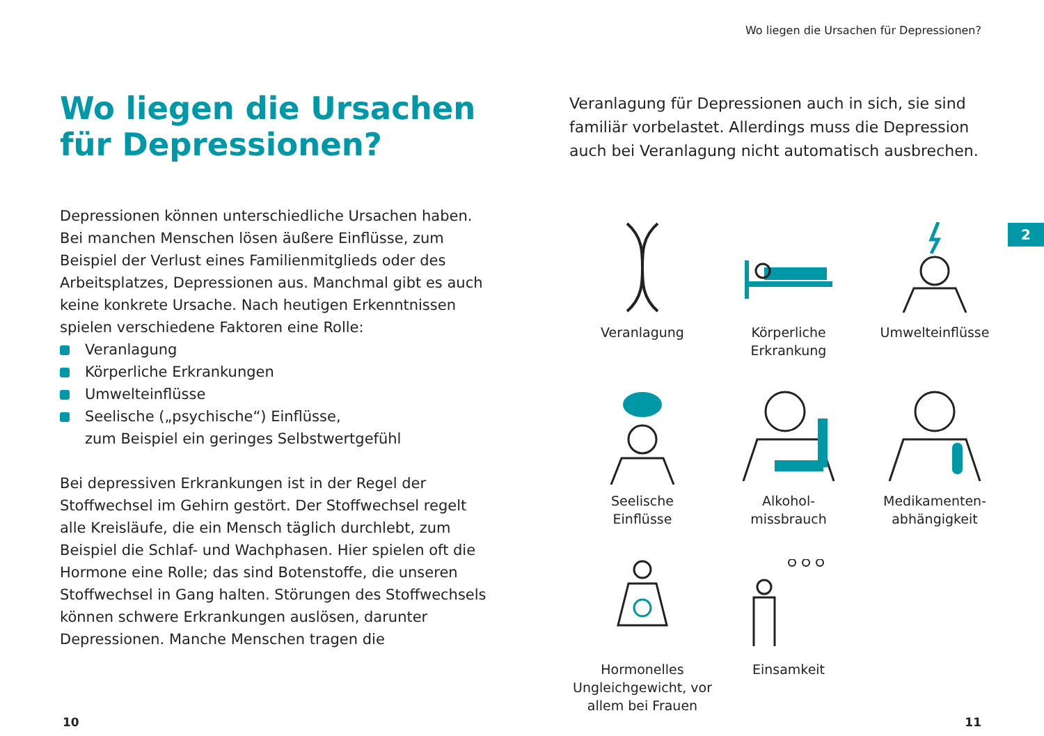Wo liegen die Ursachen für Depressionen?
Wo liegen die Ursachen
für Depressionen?
Depressionen können unterschiedliche Ursachen haben. Bei manchen Menschen lösen äußere Einflüsse, zum Beispiel der Verlust eines Familienmitglieds oder des Arbeitsplatzes, Depressionen aus. Manchmal gibt es auch keine konkrete Ursache. Nach heutigen Erkennt­nissen spielen verschiedene Faktoren eine Rolle:
Veranlagung
Körperliche Erkrankungen
Umwelteinflüsse
Seelische („psychische“) Einflüsse,
zum Beispiel ein geringes Selbstwertgefühl
Bei depressiven Erkrankungen ist in der Regel der Stoffwechsel im Gehirn gestört. Der Stoffwechsel regelt alle Kreisläufe, die ein Mensch täglich durchlebt, zum Beispiel die Schlaf- und Wachphasen. Hier spielen oft die Hormone eine Rolle; das sind Botenstoffe, die unseren Stoffwechsel in Gang halten. Störungen des Stoffwechsels können schwere Erkrankungen auslösen, darunter Depressionen. Manche Menschen tragen die
Veranlagung für Depressionen auch in sich, sie sind familiär vorbelastet. Allerdings muss die Depression auch bei Veranlagung nicht automatisch ausbrechen.
Veranlagung
Körperliche
Erkrankung
Umwelteinflüsse
Seelische
Einflüsse
Alkohol-
missbrauch
Medikamenten-
abhängigkeit
Hormonelles
Ungleichgewicht, vor
allem bei Frauen
Einsamkeit
2
10 11